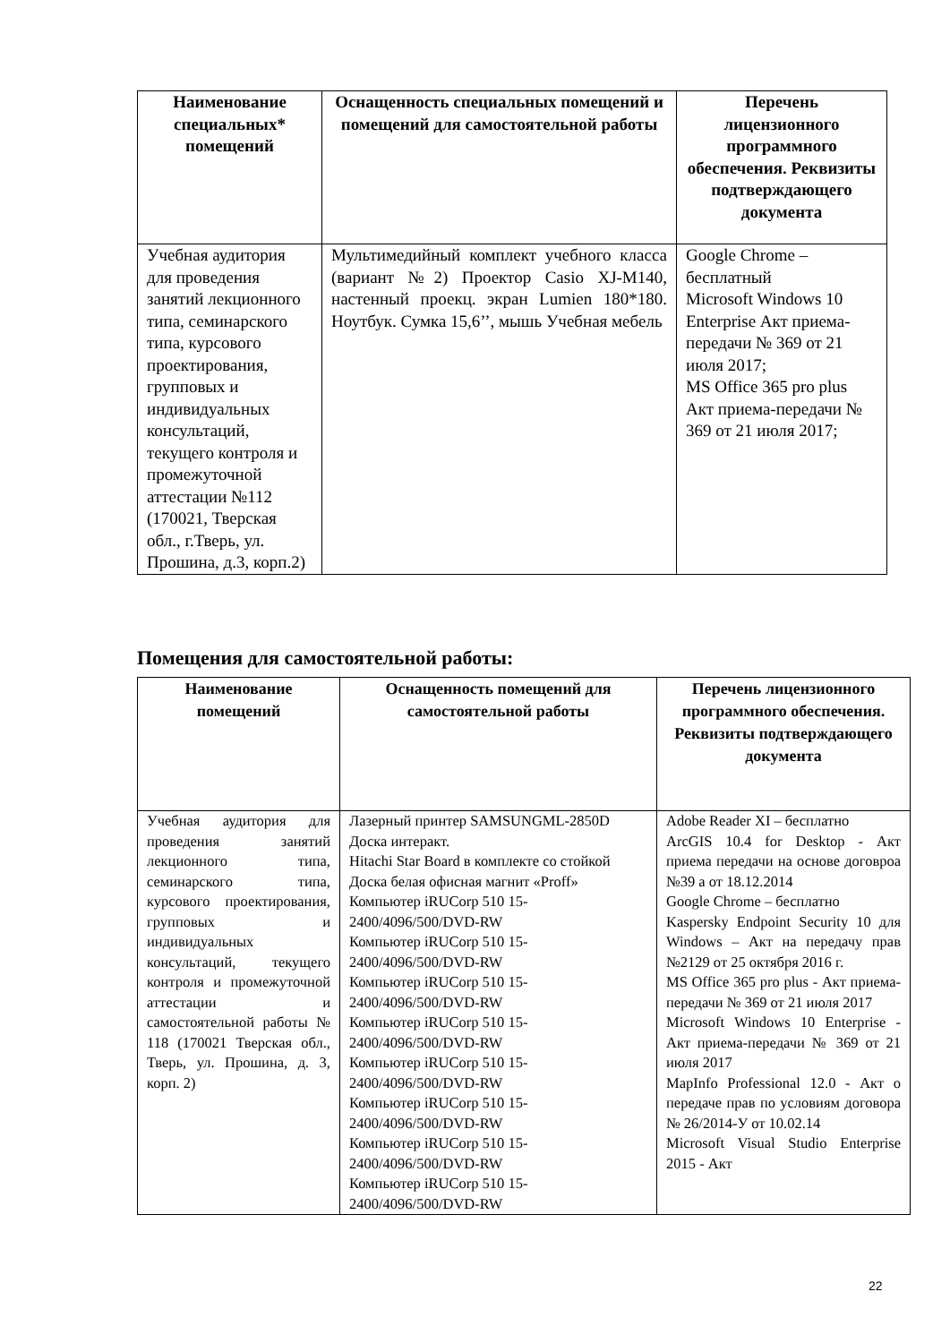| Наименование специальных* помещений | Оснащенность специальных помещений и помещений для самостоятельной работы | Перечень лицензионного программного обеспечения. Реквизиты подтверждающего документа |
| --- | --- | --- |
| Учебная аудитория для проведения занятий лекционного типа, семинарского типа, курсового проектирования, групповых и индивидуальных консультаций, текущего контроля и промежуточной аттестации №112 (170021, Тверская обл., г.Тверь, ул. Прошина, д.3, корп.2) | Мультимедийный комплект учебного класса (вариант №2) Проектор Casio XJ-M140, настенный проекц. экран Lumien 180*180. Ноутбук. Сумка 15,6’’, мышь Учебная мебель | Google Chrome – бесплатный Microsoft Windows 10 Enterprise Акт приема-передачи № 369 от 21 июля 2017; MS Office 365 pro plus Акт приема-передачи № 369 от 21 июля 2017; |
Помещения для самостоятельной работы:
| Наименование помещений | Оснащенность помещений для самостоятельной работы | Перечень лицензионного программного обеспечения. Реквизиты подтверждающего документа |
| --- | --- | --- |
| Учебная аудитория для проведения занятий лекционного типа, семинарского типа, курсового проектирования, групповых и индивидуальных консультаций, текущего контроля и промежуточной аттестации и самостоятельной работы № 118 (170021 Тверская обл., Тверь, ул. Прошина, д. 3, корп. 2) | Лазерный принтер SAMSUNGML-2850D Доска интеракт. Hitachi Star Board в комплекте со стойкой Доска белая офисная магнит «Proff» Компьютер iRUCorp 510 15-2400/4096/500/DVD-RW Компьютер iRUCorp 510 15-2400/4096/500/DVD-RW Компьютер iRUCorp 510 15-2400/4096/500/DVD-RW Компьютер iRUCorp 510 15-2400/4096/500/DVD-RW Компьютер iRUCorp 510 15-2400/4096/500/DVD-RW Компьютер iRUCorp 510 15-2400/4096/500/DVD-RW Компьютер iRUCorp 510 15-2400/4096/500/DVD-RW Компьютер iRUCorp 510 15-2400/4096/500/DVD-RW | Adobe Reader XI – бесплатно ArcGIS 10.4 for Desktop - Акт приема передачи на основе договроа №39 а от 18.12.2014 Google Chrome – бесплатно Kaspersky Endpoint Security 10 для Windows – Акт на передачу прав №2129 от 25 октября 2016 г. MS Office 365 pro plus - Акт приема-передачи № 369 от 21 июля 2017 Microsoft Windows 10 Enterprise - Акт приема-передачи № 369 от 21 июля 2017 MapInfo Professional 12.0 - Акт о передаче прав по условиям договора № 26/2014-У от 10.02.14 Microsoft Visual Studio Enterprise 2015 - Акт |
22